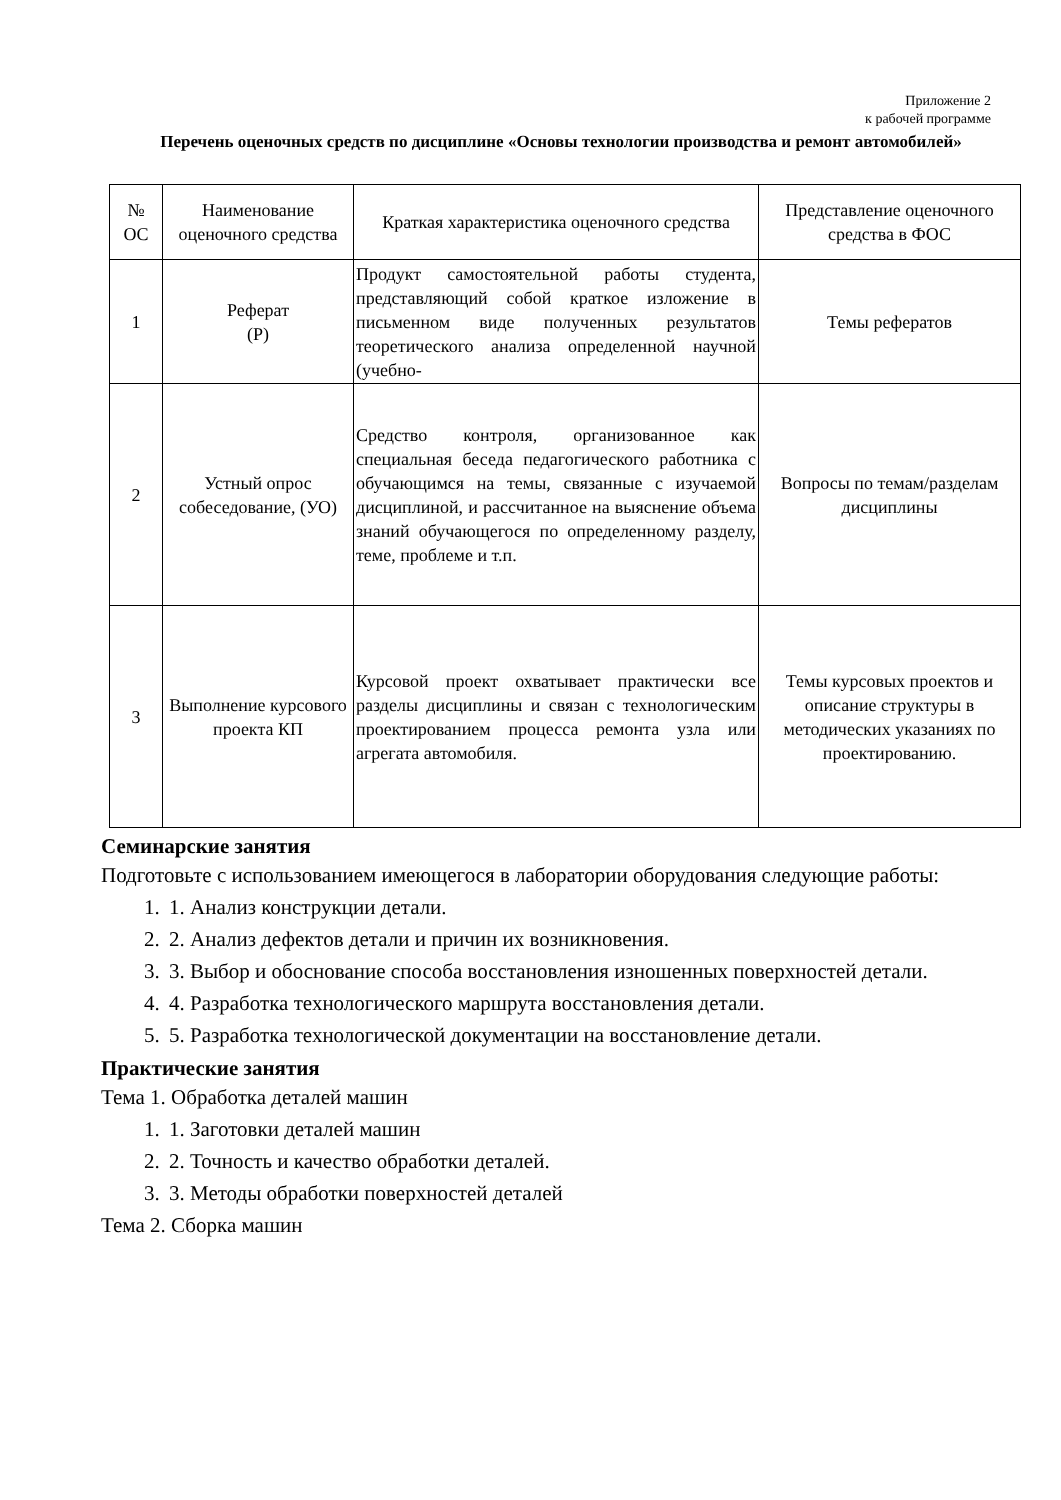Приложение 2
к рабочей программе
Перечень оценочных средств по дисциплине «Основы технологии производства и ремонт автомобилей»
| № ОС | Наименование оценочного средства | Краткая характеристика оценочного средства | Представление оценочного средства в ФОС |
| 1 | Реферат (Р) | Продукт самостоятельной работы студента, представляющий собой краткое изложение в письменном виде полученных результатов теоретического анализа определенной научной (учебно- | Темы рефератов |
| 2 | Устный опрос собеседование, (УО) | Средство контроля, организованное как специальная беседа педагогического работника с обучающимся на темы, связанные с изучаемой дисциплиной, и рассчитанное на выяснение объема знаний обучающегося по определенному разделу, теме, проблеме и т.п. | Вопросы по темам/разделам дисциплины |
| 3 | Выполнение курсового проекта КП | Курсовой проект охватывает практически все разделы дисциплины и связан с технологическим проектированием процесса ремонта узла или агрегата автомобиля. | Темы курсовых проектов и описание структуры в методических указаниях по проектированию. |
Семинарские занятия
Подготовьте с использованием имеющегося в лаборатории оборудования следующие работы:
1. 1. Анализ конструкции детали.
2. 2. Анализ дефектов детали и причин их возникновения.
3. 3. Выбор и обоснование способа восстановления изношенных поверхностей детали.
4. 4. Разработка технологического маршрута восстановления детали.
5. 5. Разработка технологической документации на восстановление детали.
Практические занятия
Тема 1. Обработка деталей машин
1. 1. Заготовки деталей машин
2. 2. Точность и качество обработки деталей.
3. 3. Методы обработки поверхностей деталей
Тема 2. Сборка машин